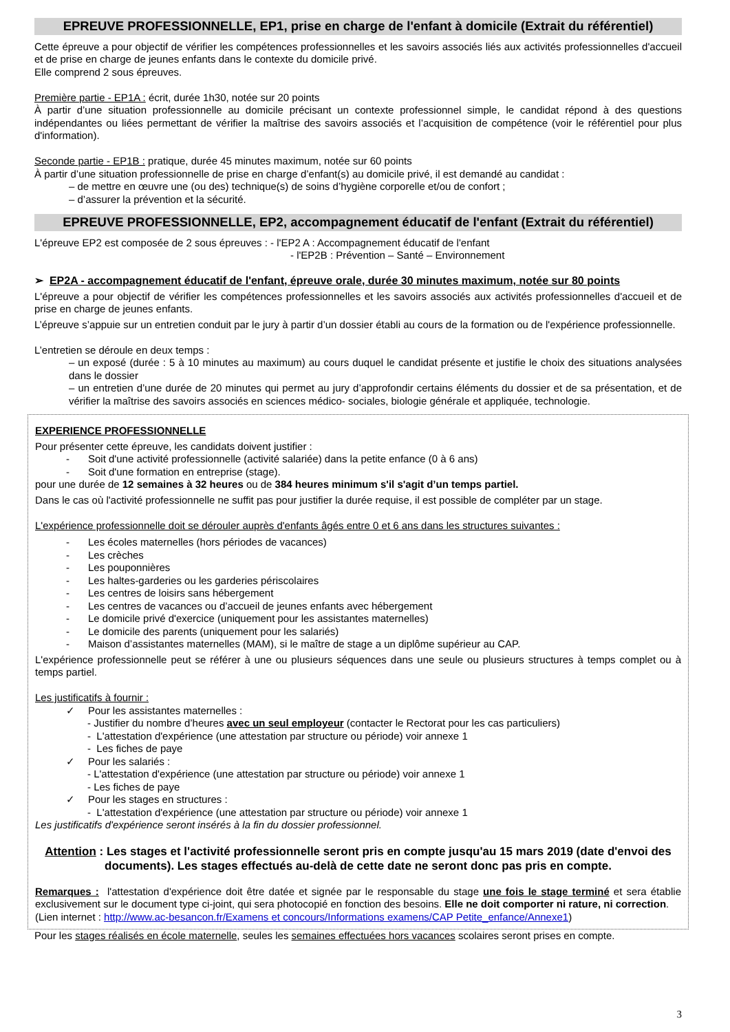EPREUVE PROFESSIONNELLE, EP1, prise en charge de l'enfant à domicile (Extrait du référentiel)
Cette épreuve a pour objectif de vérifier les compétences professionnelles et les savoirs associés liés aux activités professionnelles d'accueil et de prise en charge de jeunes enfants dans le contexte du domicile privé.
Elle comprend 2 sous épreuves.
Première partie - EP1A : écrit, durée 1h30, notée sur 20 points
À partir d’une situation professionnelle au domicile précisant un contexte professionnel simple, le candidat répond à des questions indépendantes ou liées permettant de vérifier la maîtrise des savoirs associés et l’acquisition de compétence (voir le référentiel pour plus d'information).
Seconde partie - EP1B : pratique, durée 45 minutes maximum, notée sur 60 points
À partir d’une situation professionnelle de prise en charge d’enfant(s) au domicile privé, il est demandé au candidat :
– de mettre en œuvre une (ou des) technique(s) de soins d’hygiène corporelle et/ou de confort ;
– d’assurer la prévention et la sécurité.
EPREUVE PROFESSIONNELLE, EP2, accompagnement éducatif de l'enfant (Extrait du référentiel)
L'épreuve EP2 est composée de 2 sous épreuves : - l'EP2 A : Accompagnement éducatif de l'enfant
- l'EP2B : Prévention – Santé – Environnement
➢ EP2A - accompagnement éducatif de l'enfant, épreuve orale, durée 30 minutes maximum, notée sur 80 points
L'épreuve a pour objectif de vérifier les compétences professionnelles et les savoirs associés aux activités professionnelles d'accueil et de prise en charge de jeunes enfants.
L’épreuve s’appuie sur un entretien conduit par le jury à partir d’un dossier établi au cours de la formation ou de l'expérience professionnelle.
L’entretien se déroule en deux temps :
– un exposé (durée : 5 à 10 minutes au maximum) au cours duquel le candidat présente et justifie le choix des situations analysées dans le dossier
– un entretien d’une durée de 20 minutes qui permet au jury d’approfondir certains éléments du dossier et de sa présentation, et de vérifier la maîtrise des savoirs associés en sciences médico- sociales, biologie générale et appliquée, technologie.
EXPERIENCE PROFESSIONNELLE
Pour présenter cette épreuve, les candidats doivent justifier :
- Soit d'une activité professionnelle (activité salariée) dans la petite enfance (0 à 6 ans)
- Soit d'une formation en entreprise (stage).
pour une durée de 12 semaines à 32 heures ou de 384 heures minimum s'il s'agit d’un temps partiel.
Dans le cas où l'activité professionnelle ne suffit pas pour justifier la durée requise, il est possible de compléter par un stage.
L'expérience professionnelle doit se dérouler auprès d'enfants âgés entre 0 et 6 ans dans les structures suivantes :
- Les écoles maternelles (hors périodes de vacances)
- Les crèches
- Les pouponnières
- Les haltes-garderies ou les garderies périscolaires
- Les centres de loisirs sans hébergement
- Les centres de vacances ou d’accueil de jeunes enfants avec hébergement
- Le domicile privé d'exercice (uniquement pour les assistantes maternelles)
- Le domicile des parents (uniquement pour les salariés)
- Maison d’assistantes maternelles (MAM), si le maître de stage a un diplôme supérieur au CAP.
L'expérience professionnelle peut se référer à une ou plusieurs séquences dans une seule ou plusieurs structures à temps complet ou à temps partiel.
Les justificatifs à fournir :
✓ Pour les assistantes maternelles :
- Justifier du nombre d’heures avec un seul employeur (contacter le Rectorat pour les cas particuliers)
- L'attestation d'expérience (une attestation par structure ou période) voir annexe 1
- Les fiches de paye
✓ Pour les salariés :
- L'attestation d'expérience (une attestation par structure ou période) voir annexe 1
- Les fiches de paye
✓ Pour les stages en structures :
- L'attestation d'expérience (une attestation par structure ou période) voir annexe 1
Les justificatifs d'expérience seront insérés à la fin du dossier professionnel.
Attention : Les stages et l'activité professionnelle seront pris en compte jusqu'au 15 mars 2019 (date d'envoi des documents). Les stages effectués au-delà de cette date ne seront donc pas pris en compte.
Remarques : l'attestation d'expérience doit être datée et signée par le responsable du stage une fois le stage terminé et sera établie exclusivement sur le document type ci-joint, qui sera photocopié en fonction des besoins. Elle ne doit comporter ni rature, ni correction.
(Lien internet : http://www.ac-besancon.fr/Examens et concours/Informations examens/CAP Petite_enfance/Annexe1)
Pour les stages réalisés en école maternelle, seules les semaines effectuées hors vacances scolaires seront prises en compte.
3